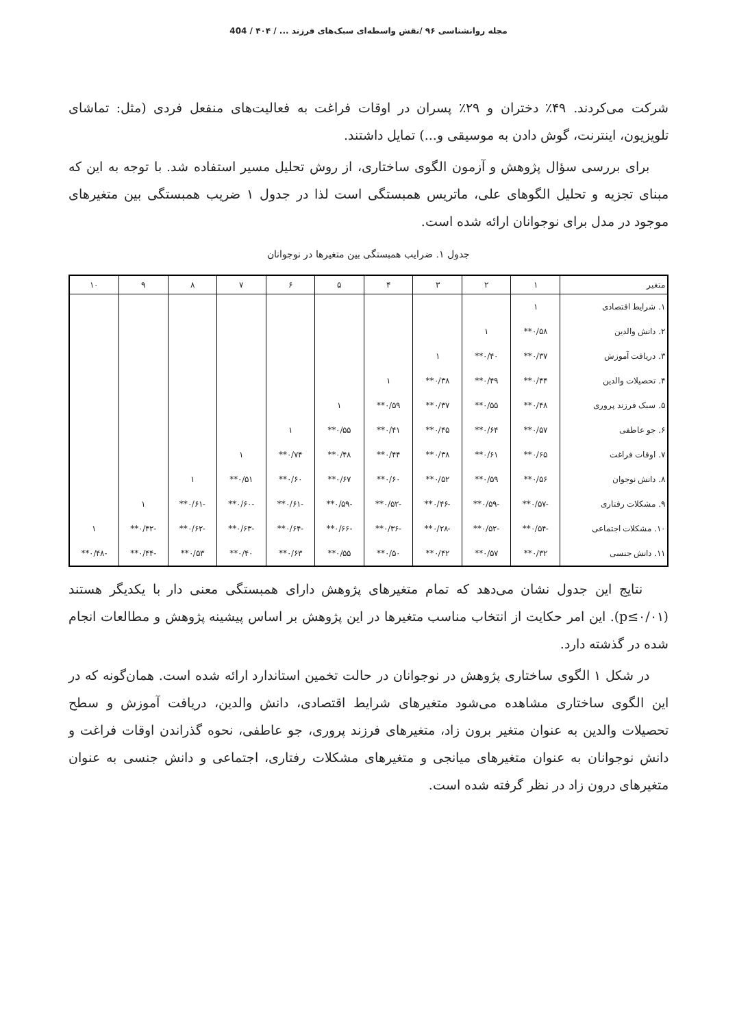مجله روانشناسی ۹۶ /نقش واسطه‌ای سبک‌های فرزند ... / ۴۰۴ / 404
شرکت می‌کردند. ۴۹٪ دختران و ۲۹٪ پسران در اوقات فراغت به فعالیت‌های منفعل فردی (مثل: تماشای تلویزیون، اینترنت، گوش دادن به موسیقی و...) تمایل داشتند.
برای بررسی سؤال پژوهش و آزمون الگوی ساختاری، از روش تحلیل مسیر استفاده شد. با توجه به این که مبنای تجزیه و تحلیل الگوهای علی، ماتریس همبستگی است لذا در جدول ۱ ضریب همبستگی بین متغیرهای موجود در مدل برای نوجوانان ارائه شده است.
جدول ۱. ضرایب همبستگی بین متغیرها در نوجوانان
| متغیر | ۱ | ۲ | ۳ | ۴ | ۵ | ۶ | ۷ | ۸ | ۹ | ۱۰ |
| --- | --- | --- | --- | --- | --- | --- | --- | --- | --- | --- |
| ۱. شرایط اقتصادی | ۱ | | | | | | | | | |
| ۲. دانش والدین | ۰/۵۸** | ۱ | | | | | | | | |
| ۳. دریافت آموزش | ۰/۳۷** | ۰/۴۰** | ۱ | | | | | | | |
| ۴. تحصیلات والدین | ۰/۴۴** | ۰/۴۹** | ۰/۳۸** | ۱ | | | | | | |
| ۵. سبک فرزند پروری | ۰/۴۸** | ۰/۵۵** | ۰/۳۷** | ۰/۵۹** | ۱ | | | | | |
| ۶. جو عاطفی | ۰/۵۷** | ۰/۶۴** | ۰/۴۵** | ۰/۴۱** | ۰/۵۵** | ۱ | | | | |
| ۷. اوقات فراغت | ۰/۶۵** | ۰/۶۱** | ۰/۳۸** | ۰/۴۴** | ۰/۴۸** | ۰/۷۴** | ۱ | | | |
| ۸. دانش نوجوان | ۰/۵۶** | ۰/۵۹** | ۰/۵۲** | ۰/۶۰** | ۰/۶۷** | ۰/۶۰** | ۰/۵۱** | ۱ | | |
| ۹. مشکلات رفتاری | -۰/۵۷** | -۰/۵۹** | -۰/۴۶** | -۰/۵۲** | -۰/۵۹** | -۰/۶۱** | -۰/۶۰** | -۰/۶۱** | ۱ | |
| ۱۰. مشکلات اجتماعی | -۰/۵۴** | -۰/۵۲** | -۰/۲۸** | -۰/۳۶** | -۰/۶۶** | -۰/۶۴** | -۰/۶۳** | -۰/۶۲** | -۰/۴۲** | ۱ |
| ۱۱. دانش جنسی | ۰/۳۲** | ۰/۵۷** | ۰/۴۲** | ۰/۵۰** | ۰/۵۵** | ۰/۶۳** | ۰/۴۰** | ۰/۵۳** | -۰/۴۴** | -۰/۴۸** |
نتایج این جدول نشان می‌دهد که تمام متغیرهای پژوهش دارای همبستگی معنی دار با یکدیگر هستند (p≤۰/۰۱). این امر حکایت از انتخاب مناسب متغیرها در این پژوهش بر اساس پیشینه پژوهش و مطالعات انجام شده در گذشته دارد.
در شکل ۱ الگوی ساختاری پژوهش در نوجوانان در حالت تخمین استاندارد ارائه شده است. همان‌گونه که در این الگوی ساختاری مشاهده می‌شود متغیرهای شرایط اقتصادی، دانش والدین، دریافت آموزش و سطح تحصیلات والدین به عنوان متغیر برون زاد، متغیرهای فرزند پروری، جو عاطفی، نحوه گذراندن اوقات فراغت و دانش نوجوانان به عنوان متغیرهای میانجی و متغیرهای مشکلات رفتاری، اجتماعی و دانش جنسی به عنوان متغیرهای درون زاد در نظر گرفته شده است.